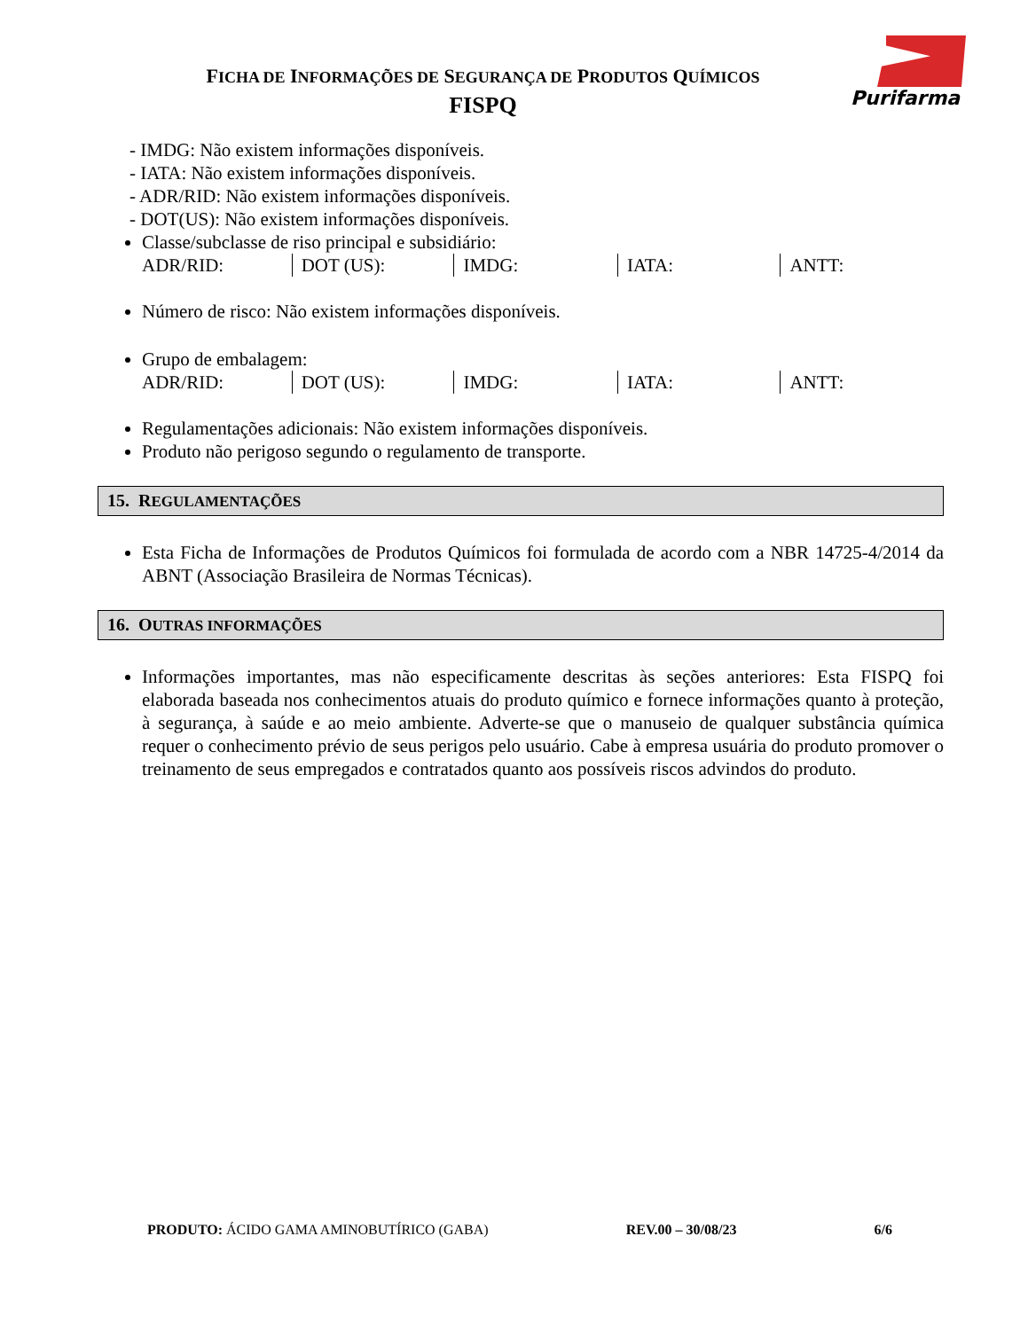FICHA DE INFORMAÇÕES DE SEGURANÇA DE PRODUTOS QUÍMICOS
FISPQ
Purifarma
- IMDG: Não existem informações disponíveis.
- IATA: Não existem informações disponíveis.
- ADR/RID: Não existem informações disponíveis.
- DOT(US): Não existem informações disponíveis.
Classe/subclasse de riso principal e subsidiário:
| ADR/RID: | DOT (US): | IMDG: | IATA: | ANTT: |
Número de risco: Não existem informações disponíveis.
Grupo de embalagem:
| ADR/RID: | DOT (US): | IMDG: | IATA: | ANTT: |
Regulamentações adicionais: Não existem informações disponíveis.
Produto não perigoso segundo o regulamento de transporte.
15. REGULAMENTAÇÕES
Esta Ficha de Informações de Produtos Químicos foi formulada de acordo com a NBR 14725-4/2014 da ABNT (Associação Brasileira de Normas Técnicas).
16. OUTRAS INFORMAÇÕES
Informações importantes, mas não especificamente descritas às seções anteriores: Esta FISPQ foi elaborada baseada nos conhecimentos atuais do produto químico e fornece informações quanto à proteção, à segurança, à saúde e ao meio ambiente. Adverte-se que o manuseio de qualquer substância química requer o conhecimento prévio de seus perigos pelo usuário. Cabe à empresa usuária do produto promover o treinamento de seus empregados e contratados quanto aos possíveis riscos advindos do produto.
PRODUTO: ÁCIDO GAMA AMINOBUTÍRICO (GABA) REV.00 – 30/08/23 6/6